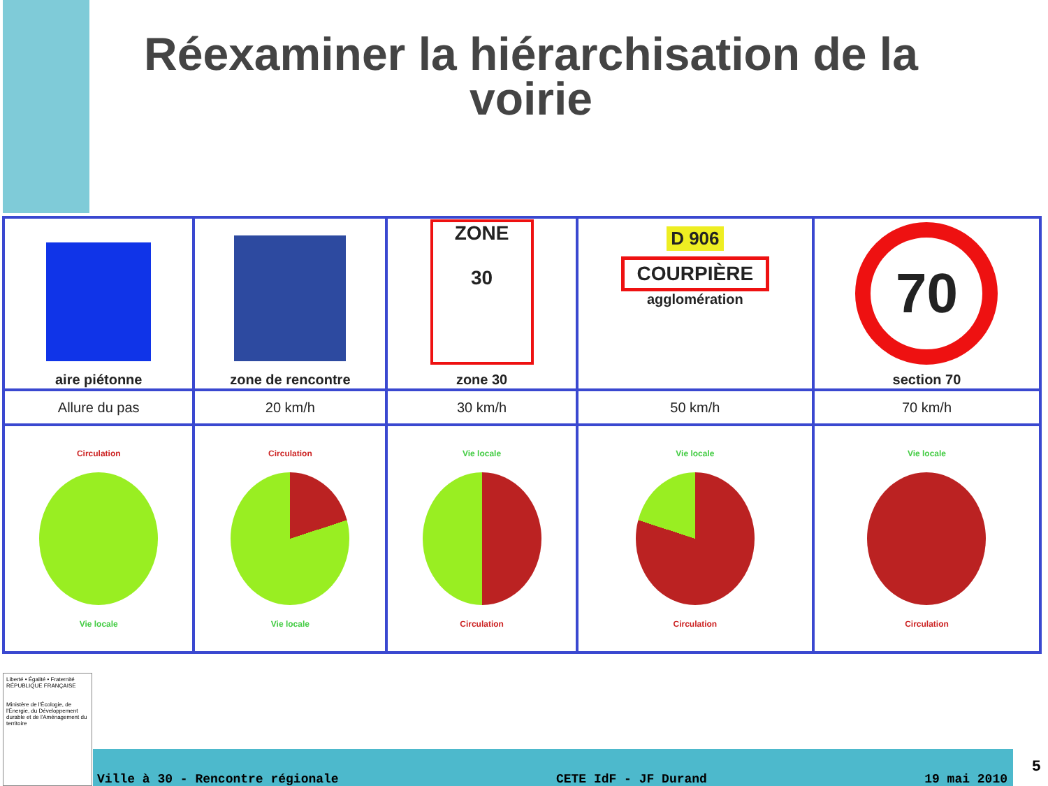Réexaminer la hiérarchisation de la voirie
| aire piétonne | zone de rencontre | ZONE 30 zone 30 | D 906 COURPIÈRE agglomération | 70 section 70 |
| Allure du pas | 20 km/h | 30 km/h | 50 km/h | 70 km/h |
| Circulation Vie locale | Circulation Vie locale | Vie locale Circulation | Vie locale Circulation | Vie locale Circulation |
Liberté • Égalité • Fraternité
RÉPUBLIQUE FRANÇAISE
Ministère de l'Écologie, de l'Énergie, du Développement durable et de l'Aménagement du territoire
Ville à 30 - Rencontre régionale CETE IdF - JF Durand 19 mai 2010
5